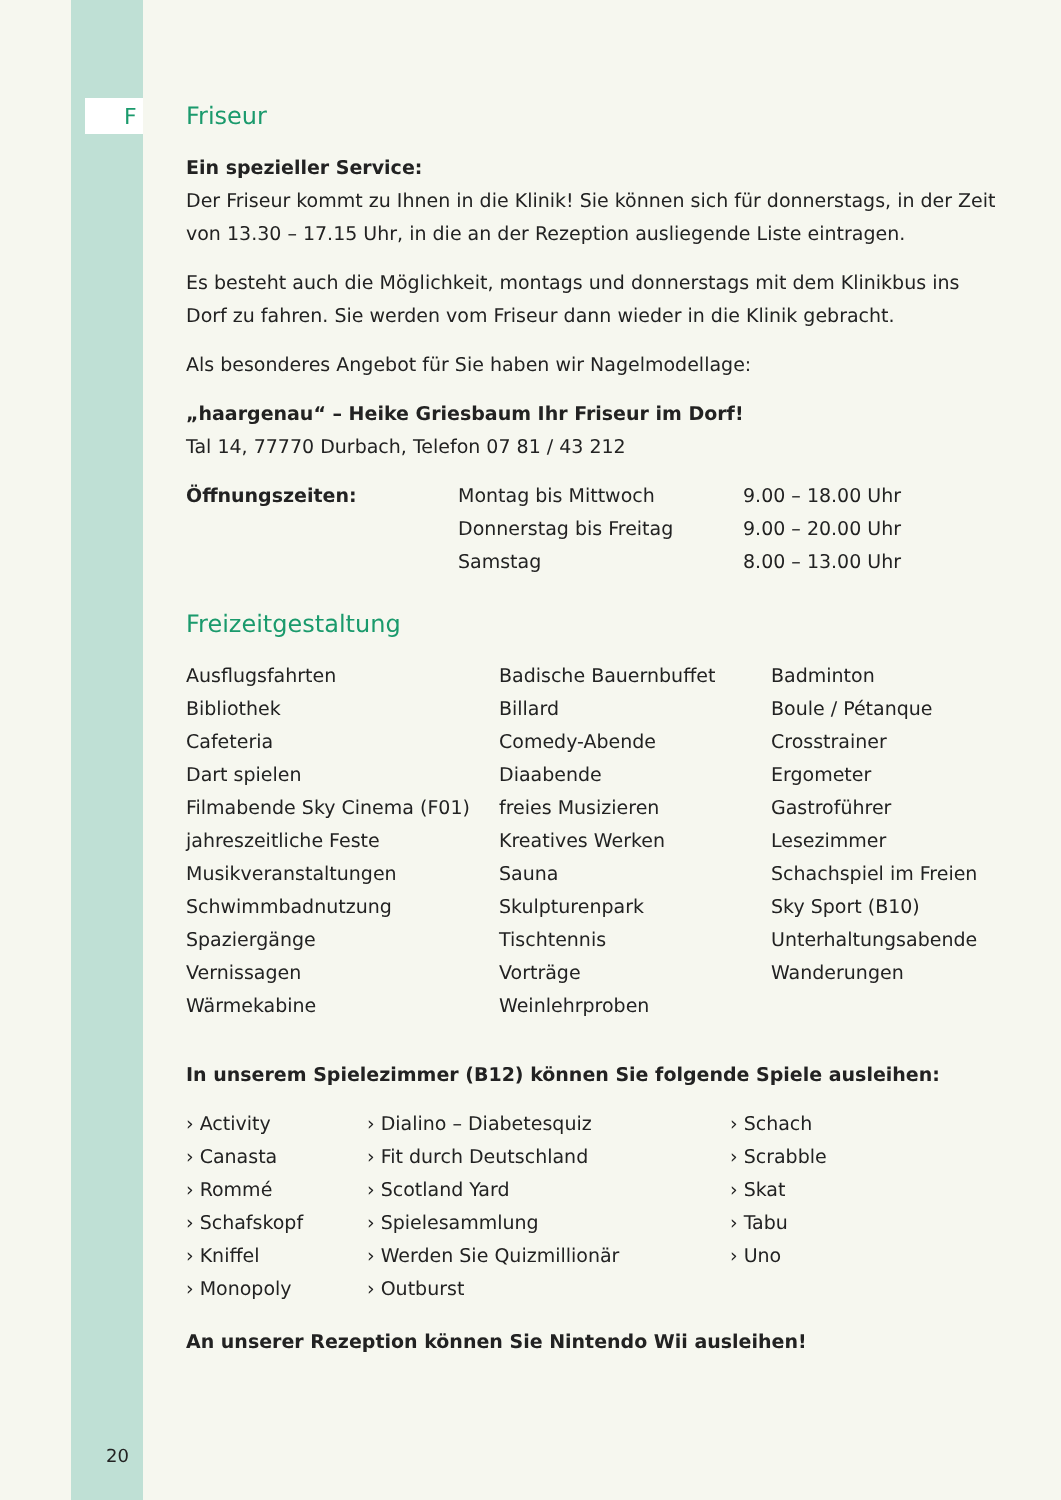F
Friseur
Ein spezieller Service:
Der Friseur kommt zu Ihnen in die Klinik! Sie können sich für donnerstags, in der Zeit von 13.30 – 17.15 Uhr, in die an der Rezeption ausliegende Liste eintragen.
Es besteht auch die Möglichkeit, montags und donnerstags mit dem Klinikbus ins Dorf zu fahren. Sie werden vom Friseur dann wieder in die Klinik gebracht.
Als besonderes Angebot für Sie haben wir Nagelmodellage:
„haargenau“ – Heike Griesbaum Ihr Friseur im Dorf!
Tal 14, 77770 Durbach, Telefon 07 81 / 43 212
| Öffnungszeiten: | Montag bis Mittwoch | 9.00 – 18.00 Uhr |
| | Donnerstag bis Freitag | 9.00 – 20.00 Uhr |
| | Samstag | 8.00 – 13.00 Uhr |
Freizeitgestaltung
| Ausflugsfahrten | Badische Bauernbuffet | Badminton |
| Bibliothek | Billard | Boule / Pétanque |
| Cafeteria | Comedy-Abende | Crosstrainer |
| Dart spielen | Diaabende | Ergometer |
| Filmabende Sky Cinema (F01) | freies Musizieren | Gastroführer |
| jahreszeitliche Feste | Kreatives Werken | Lesezimmer |
| Musikveranstaltungen | Sauna | Schachspiel im Freien |
| Schwimmbadnutzung | Skulpturenpark | Sky Sport (B10) |
| Spaziergänge | Tischtennis | Unterhaltungsabende |
| Vernissagen | Vorträge | Wanderungen |
| Wärmekabine | Weinlehrproben | |
In unserem Spielezimmer (B12) können Sie folgende Spiele ausleihen:
| › Activity | › Dialino – Diabetesquiz | › Schach |
| › Canasta | › Fit durch Deutschland | › Scrabble |
| › Rommé | › Scotland Yard | › Skat |
| › Schafskopf | › Spielesammlung | › Tabu |
| › Kniffel | › Werden Sie Quizmillionär | › Uno |
| › Monopoly | › Outburst | |
An unserer Rezeption können Sie Nintendo Wii ausleihen!
20